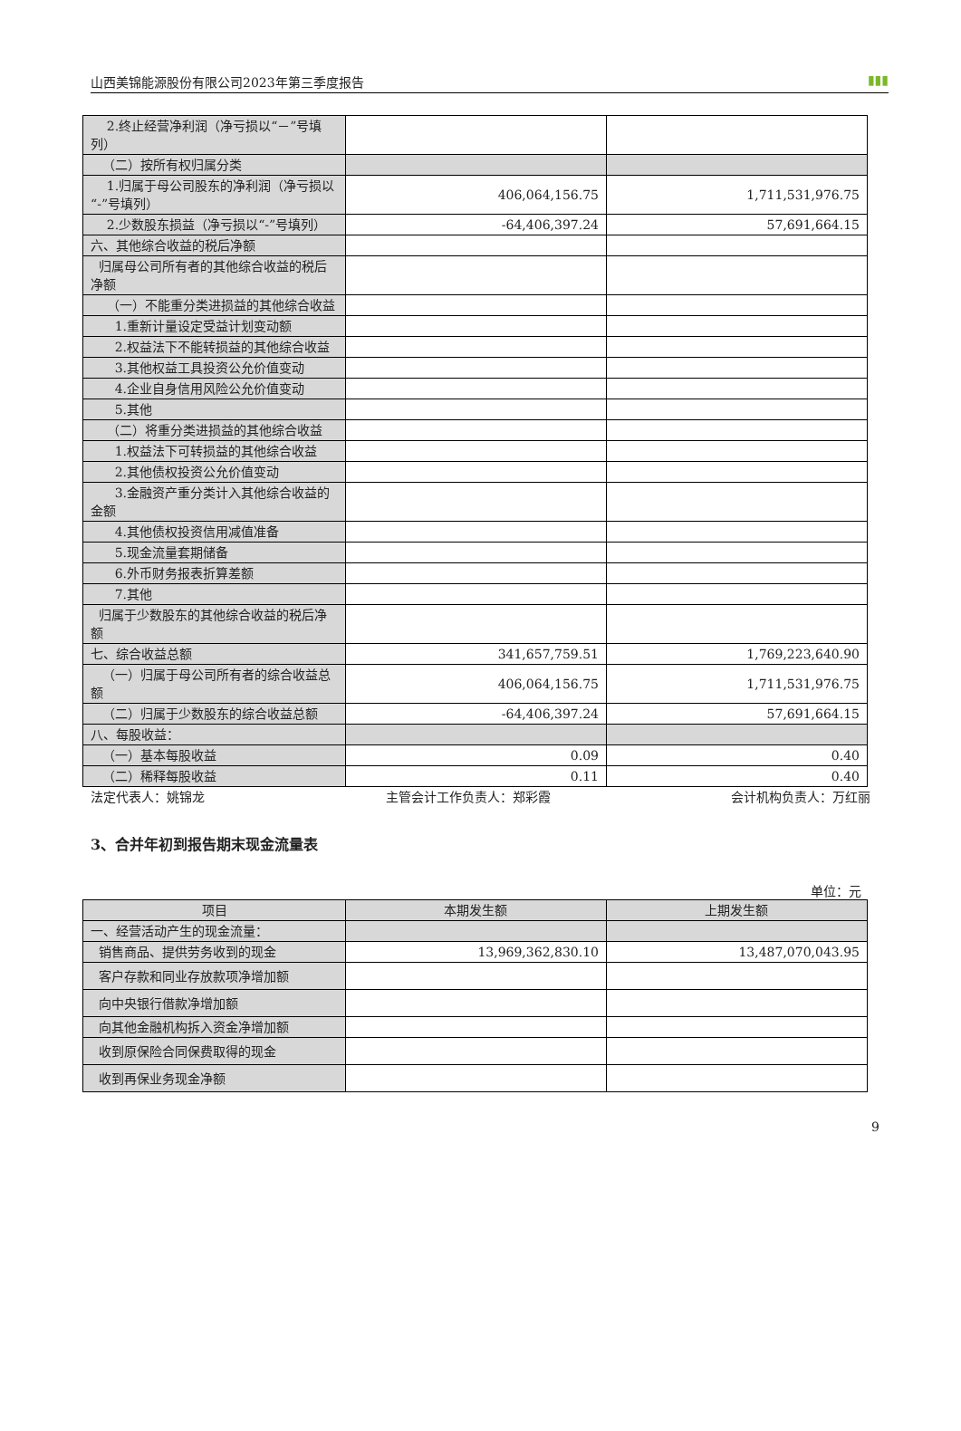山西美锦能源股份有限公司2023年第三季度报告 ▮▮▮
| 2.终止经营净利润（净亏损以“－”号填列） | | |
| （二）按所有权归属分类 | | |
| 1.归属于母公司股东的净利润（净亏损以“-”号填列） | 406,064,156.75 | 1,711,531,976.75 |
| 2.少数股东损益（净亏损以“-”号填列） | -64,406,397.24 | 57,691,664.15 |
| 六、其他综合收益的税后净额 | | |
| 归属母公司所有者的其他综合收益的税后净额 | | |
| （一）不能重分类进损益的其他综合收益 | | |
| 1.重新计量设定受益计划变动额 | | |
| 2.权益法下不能转损益的其他综合收益 | | |
| 3.其他权益工具投资公允价值变动 | | |
| 4.企业自身信用风险公允价值变动 | | |
| 5.其他 | | |
| （二）将重分类进损益的其他综合收益 | | |
| 1.权益法下可转损益的其他综合收益 | | |
| 2.其他债权投资公允价值变动 | | |
| 3.金融资产重分类计入其他综合收益的金额 | | |
| 4.其他债权投资信用减值准备 | | |
| 5.现金流量套期储备 | | |
| 6.外币财务报表折算差额 | | |
| 7.其他 | | |
| 归属于少数股东的其他综合收益的税后净额 | | |
| 七、综合收益总额 | 341,657,759.51 | 1,769,223,640.90 |
| （一）归属于母公司所有者的综合收益总额 | 406,064,156.75 | 1,711,531,976.75 |
| （二）归属于少数股东的综合收益总额 | -64,406,397.24 | 57,691,664.15 |
| 八、每股收益： | | |
| （一）基本每股收益 | 0.09 | 0.40 |
| （二）稀释每股收益 | 0.11 | 0.40 |
法定代表人：姚锦龙 主管会计工作负责人：郑彩霞 会计机构负责人：万红丽
3、合并年初到报告期末现金流量表
单位：元
| 项目 | 本期发生额 | 上期发生额 |
| --- | --- | --- |
| 一、经营活动产生的现金流量： | | |
| 销售商品、提供劳务收到的现金 | 13,969,362,830.10 | 13,487,070,043.95 |
| 客户存款和同业存放款项净增加额 | | |
| 向中央银行借款净增加额 | | |
| 向其他金融机构拆入资金净增加额 | | |
| 收到原保险合同保费取得的现金 | | |
| 收到再保业务现金净额 | | |
9